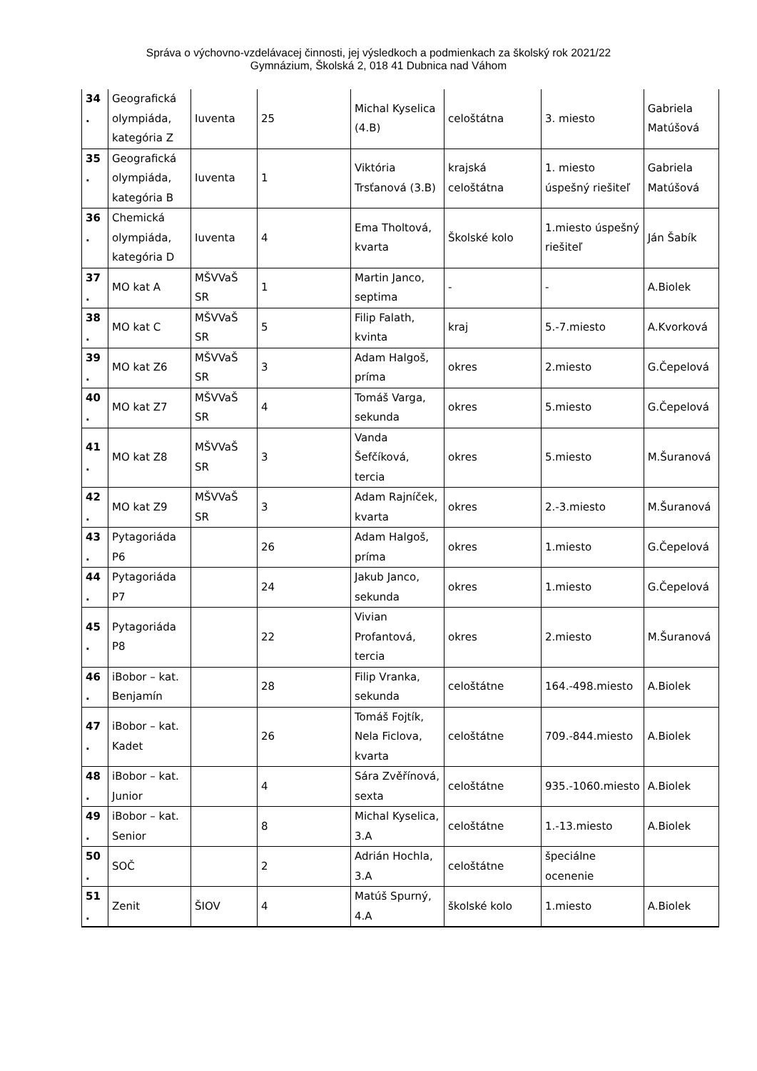Správa o výchovno-vzdelávacej činnosti, jej výsledkoch a podmienkach za školský rok 2021/22
Gymnázium, Školská 2, 018 41 Dubnica nad Váhom
| 34 . | Geografická olympiáda, kategória Z | Iuventa | 25 | Michal Kyselica (4.B) | celoštátna | 3. miesto | Gabriela Matúšová |
| 35 . | Geografická olympiáda, kategória B | Iuventa | 1 | Viktória Trsťanová (3.B) | krajská celoštátna | 1. miesto úspešný riešiteľ | Gabriela Matúšová |
| 36 . | Chemická olympiáda, kategória D | Iuventa | 4 | Ema Tholtová, kvarta | Školské kolo | 1.miesto úspešný riešiteľ | Ján Šabík |
| 37 . | MO kat A | MŠVVaŠ SR | 1 | Martin Janco, septima | - | - | A.Biolek |
| 38 . | MO kat C | MŠVVaŠ SR | 5 | Filip Falath, kvinta | kraj | 5.-7.miesto | A.Kvorková |
| 39 . | MO kat Z6 | MŠVVaŠ SR | 3 | Adam Halgoš, príma | okres | 2.miesto | G.Čepelová |
| 40 . | MO kat Z7 | MŠVVaŠ SR | 4 | Tomáš Varga, sekunda | okres | 5.miesto | G.Čepelová |
| 41 . | MO kat Z8 | MŠVVaŠ SR | 3 | Vanda Šefčíková, tercia | okres | 5.miesto | M.Šuranová |
| 42 . | MO kat Z9 | MŠVVaŠ SR | 3 | Adam Rajníček, kvarta | okres | 2.-3.miesto | M.Šuranová |
| 43 . | Pytagoriáda P6 | | 26 | Adam Halgoš, príma | okres | 1.miesto | G.Čepelová |
| 44 . | Pytagoriáda P7 | | 24 | Jakub Janco, sekunda | okres | 1.miesto | G.Čepelová |
| 45 . | Pytagoriáda P8 | | 22 | Vivian Profantová, tercia | okres | 2.miesto | M.Šuranová |
| 46 . | iBobor – kat. Benjamín | | 28 | Filip Vranka, sekunda | celoštátne | 164.-498.miesto | A.Biolek |
| 47 . | iBobor – kat. Kadet | | 26 | Tomáš Fojtík, Nela Ficlova, kvarta | celoštátne | 709.-844.miesto | A.Biolek |
| 48 . | iBobor – kat. Junior | | 4 | Sára Zvěřínová, sexta | celoštátne | 935.-1060.miesto | A.Biolek |
| 49 . | iBobor – kat. Senior | | 8 | Michal Kyselica, 3.A | celoštátne | 1.-13.miesto | A.Biolek |
| 50 . | SOČ | | 2 | Adrián Hochla, 3.A | celoštátne | špeciálne ocenenie | |
| 51 . | Zenit | ŠIOV | 4 | Matúš Spurný, 4.A | školské kolo | 1.miesto | A.Biolek |